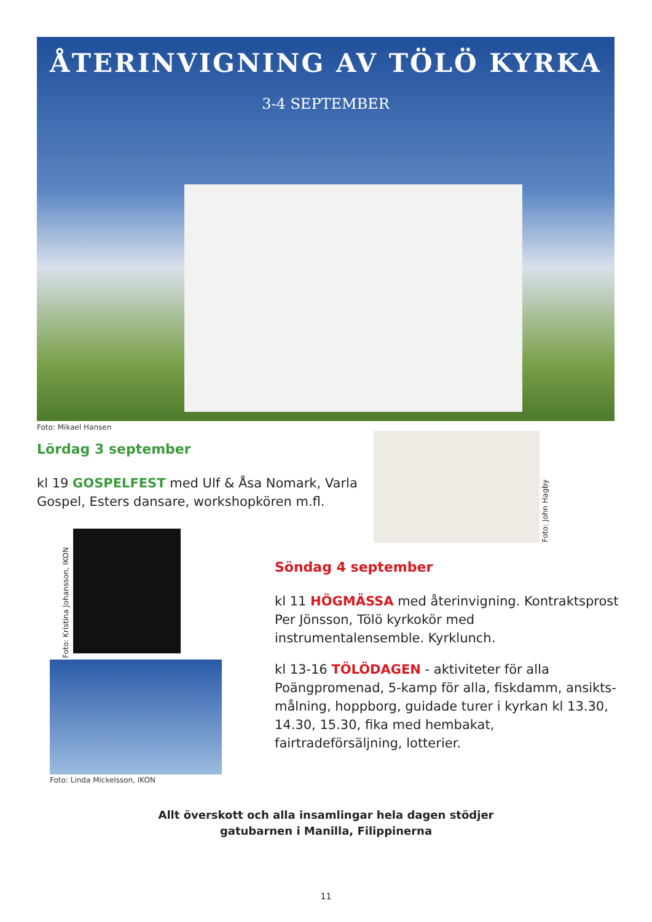ÅTERINVIGNING AV TÖLÖ KYRKA
3-4 SEPTEMBER
Foto: Mikael Hansen
Lördag 3 september
kl 19 GOSPELFEST med Ulf & Åsa Nomark, Varla Gospel, Esters dansare, workshopkören m.fl.
Foto: John Hagby
Foto: Kristina Johansson, IKON
Foto: Linda Mickelsson, IKON
Söndag 4 september
kl 11 HÖGMÄSSA med återinvigning. Kontraktsprost Per Jönsson, Tölö kyrkokör med instrumentalensemble. Kyrklunch.
kl 13-16 TÖLÖDAGEN - aktiviteter för alla Poängpromenad, 5-kamp för alla, fiskdamm, ansikts­målning, hoppborg, guidade turer i kyrkan kl 13.30, 14.30, 15.30, fika med hembakat, fairtradeförsäljning, lotterier.
Allt överskott och alla insamlingar hela dagen stödjer
gatubarnen i Manilla, Filippinerna
11